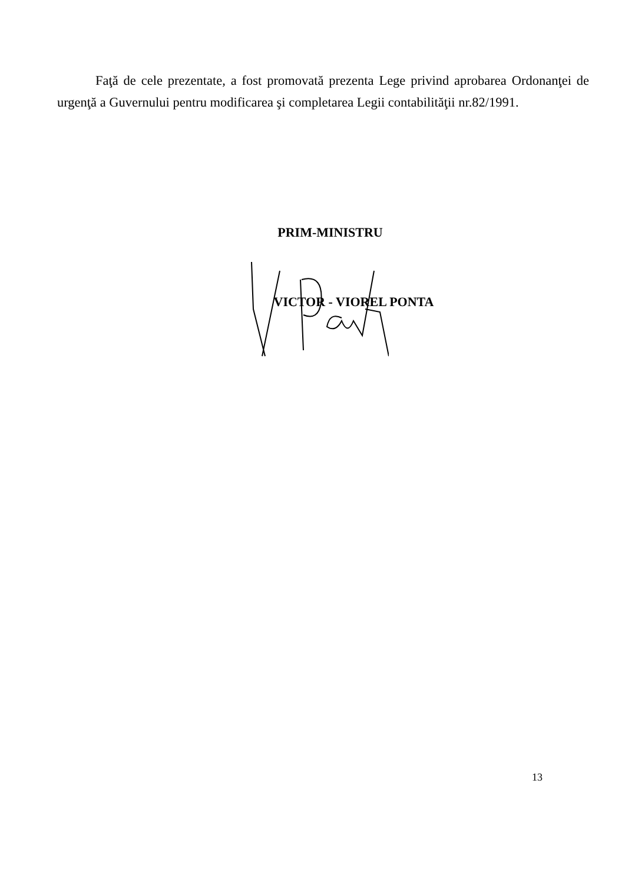Faţă de cele prezentate, a fost promovată prezenta Lege privind aprobarea Ordonanţei de urgenţă a Guvernului pentru modificarea şi completarea Legii contabilităţii nr.82/1991.
PRIM-MINISTRU
VICTOR - VIOREL PONTA
13